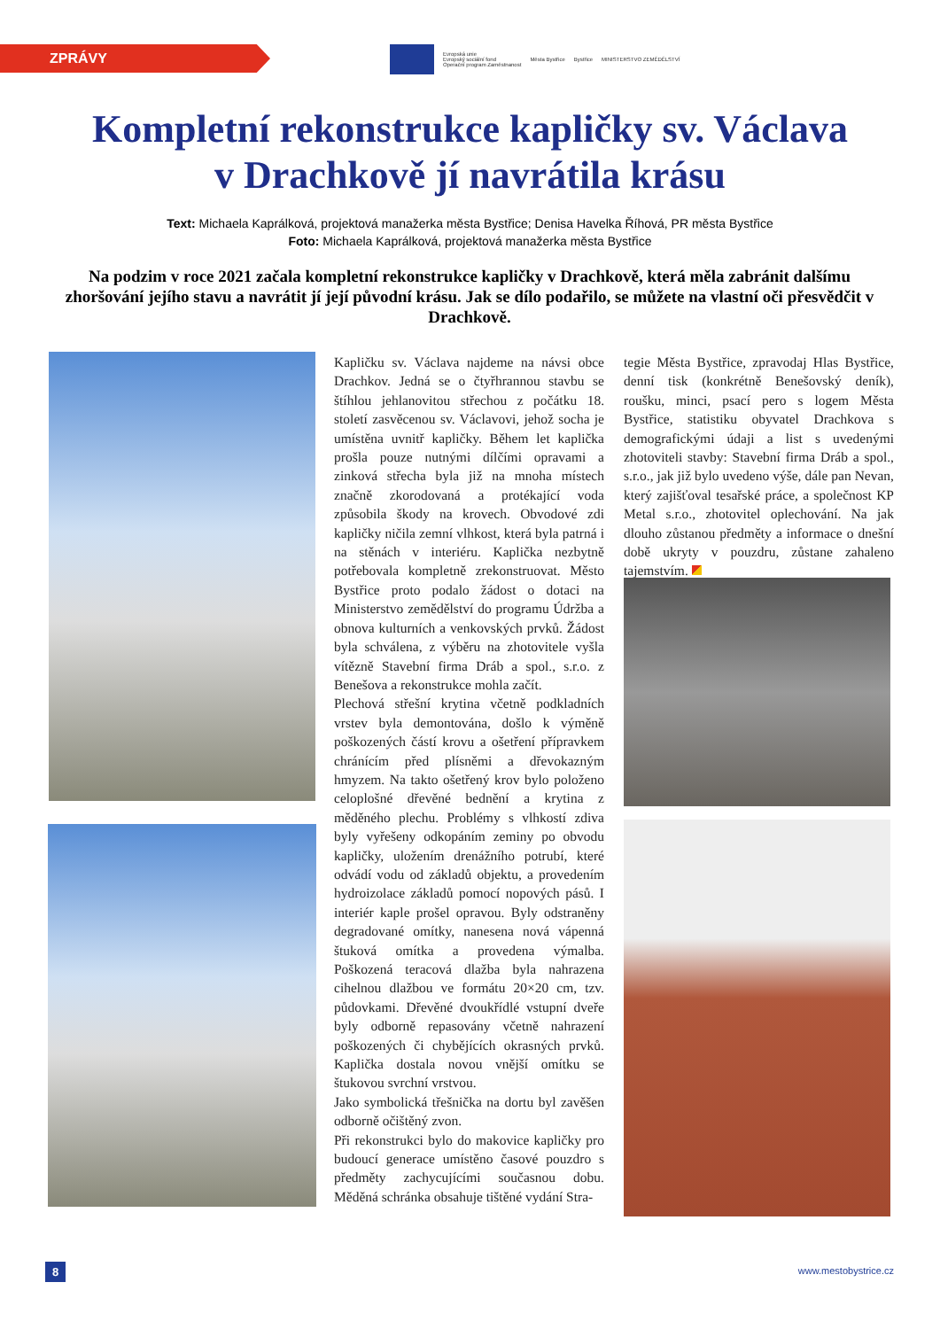ZPRÁVY
Evropská unie
Evropský sociální fond
Operační program Zaměstnanost
Města Bystřice Bystřice MINISTERSTVO ZEMĚDĚLSTVÍ
Kompletní rekonstrukce kapličky sv. Václava
v Drachkově jí navrátila krásu
Text: Michaela Kaprálková, projektová manažerka města Bystřice; Denisa Havelka Říhová, PR města Bystřice
Foto: Michaela Kaprálková, projektová manažerka města Bystřice
Na podzim v roce 2021 začala kompletní rekonstrukce kapličky v Drachkově, která měla zabránit dalšímu zhoršování jejího stavu a navrátit jí její původní krásu. Jak se dílo podařilo, se můžete na vlastní oči přesvědčit v Drachkově.
Kapličku sv. Václava najdeme na návsi obce Drachkov. Jedná se o čtyřhrannou stavbu se štíhlou jehlanovitou střechou z počátku 18. století zasvěcenou sv. Václavovi, jehož socha je umístěna uvnitř kapličky. Během let kaplička prošla pouze nutnými dílčími opravami a zinková střecha byla již na mnoha místech značně zkorodovaná a protékající voda způsobila škody na krovech. Obvodové zdi kapličky ničila zemní vlhkost, která byla patrná i na stěnách v interiéru. Kaplička nezbytně potřebovala kompletně zrekonstruovat. Město Bystřice proto podalo žádost o dotaci na Ministerstvo zemědělství do programu Údržba a obnova kulturních a venkovských prvků. Žádost byla schválena, z výběru na zhotovitele vyšla vítězně Stavební firma Dráb a spol., s.r.o. z Benešova a rekonstrukce mohla začít.
Plechová střešní krytina včetně podkladních vrstev byla demontována, došlo k výměně poškozených částí krovu a ošetření přípravkem chránícím před plísněmi a dřevokazným hmyzem. Na takto ošetřený krov bylo položeno celoplošné dřevěné bednění a krytina z měděného plechu. Problémy s vlhkostí zdiva byly vyřešeny odkopáním zeminy po obvodu kapličky, uložením drenážního potrubí, které odvádí vodu od základů objektu, a provedením hydroizolace základů pomocí nopových pásů. I interiér kaple prošel opravou. Byly odstraněny degradované omítky, nanesena nová vápenná štuková omítka a provedena výmalba. Poškozená teracová dlažba byla nahrazena cihelnou dlažbou ve formátu 20×20 cm, tzv. půdovkami. Dřevěné dvoukřídlé vstupní dveře byly odborně repasovány včetně nahrazení poškozených či chybějících okrasných prvků. Kaplička dostala novou vnější omítku se štukovou svrchní vrstvou.
Jako symbolická třešnička na dortu byl zavěšen odborně očištěný zvon.
Při rekonstrukci bylo do makovice kapličky pro budoucí generace umístěno časové pouzdro s předměty zachycujícími současnou dobu. Měděná schránka obsahuje tištěné vydání Stra-
tegie Města Bystřice, zpravodaj Hlas Bystřice, denní tisk (konkrétně Benešovský deník), roušku, minci, psací pero s logem Města Bystřice, statistiku obyvatel Drachkova s demografickými údaji a list s uvedenými zhotoviteli stavby: Stavební firma Dráb a spol., s.r.o., jak již bylo uvedeno výše, dále pan Nevan, který zajišťoval tesařské práce, a společnost KP Metal s.r.o., zhotovitel oplechování. Na jak dlouho zůstanou předměty a informace o dnešní době ukryty v pouzdru, zůstane zahaleno tajemstvím.
8 www.mestobystrice.cz